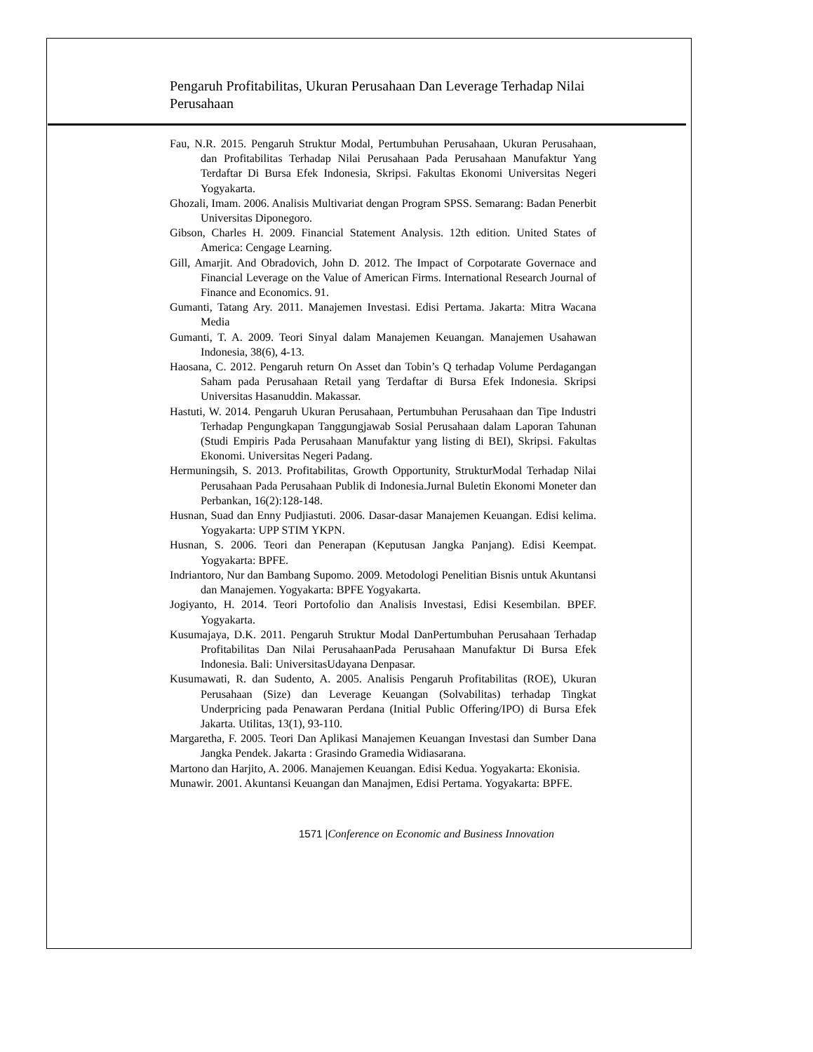Pengaruh Profitabilitas, Ukuran Perusahaan Dan Leverage Terhadap Nilai Perusahaan
Fau, N.R. 2015. Pengaruh Struktur Modal, Pertumbuhan Perusahaan, Ukuran Perusahaan, dan Profitabilitas Terhadap Nilai Perusahaan Pada Perusahaan Manufaktur Yang Terdaftar Di Bursa Efek Indonesia, Skripsi. Fakultas Ekonomi Universitas Negeri Yogyakarta.
Ghozali, Imam. 2006. Analisis Multivariat dengan Program SPSS. Semarang: Badan Penerbit Universitas Diponegoro.
Gibson, Charles H. 2009. Financial Statement Analysis. 12th edition. United States of America: Cengage Learning.
Gill, Amarjit. And Obradovich, John D. 2012. The Impact of Corpotarate Governace and Financial Leverage on the Value of American Firms. International Research Journal of Finance and Economics. 91.
Gumanti, Tatang Ary. 2011. Manajemen Investasi. Edisi Pertama. Jakarta: Mitra Wacana Media
Gumanti, T. A. 2009. Teori Sinyal dalam Manajemen Keuangan. Manajemen Usahawan Indonesia, 38(6), 4-13.
Haosana, C. 2012. Pengaruh return On Asset dan Tobin’s Q terhadap Volume Perdagangan Saham pada Perusahaan Retail yang Terdaftar di Bursa Efek Indonesia. Skripsi Universitas Hasanuddin. Makassar.
Hastuti, W. 2014. Pengaruh Ukuran Perusahaan, Pertumbuhan Perusahaan dan Tipe Industri Terhadap Pengungkapan Tanggungjawab Sosial Perusahaan dalam Laporan Tahunan (Studi Empiris Pada Perusahaan Manufaktur yang listing di BEI), Skripsi. Fakultas Ekonomi. Universitas Negeri Padang.
Hermuningsih, S. 2013. Profitabilitas, Growth Opportunity, StrukturModal Terhadap Nilai Perusahaan Pada Perusahaan Publik di Indonesia.Jurnal Buletin Ekonomi Moneter dan Perbankan, 16(2):128-148.
Husnan, Suad dan Enny Pudjiastuti. 2006. Dasar-dasar Manajemen Keuangan. Edisi kelima. Yogyakarta: UPP STIM YKPN.
Husnan, S. 2006. Teori dan Penerapan (Keputusan Jangka Panjang). Edisi Keempat. Yogyakarta: BPFE.
Indriantoro, Nur dan Bambang Supomo. 2009. Metodologi Penelitian Bisnis untuk Akuntansi dan Manajemen. Yogyakarta: BPFE Yogyakarta.
Jogiyanto, H. 2014. Teori Portofolio dan Analisis Investasi, Edisi Kesembilan. BPEF. Yogyakarta.
Kusumajaya, D.K. 2011. Pengaruh Struktur Modal DanPertumbuhan Perusahaan Terhadap Profitabilitas Dan Nilai PerusahaanPada Perusahaan Manufaktur Di Bursa Efek Indonesia. Bali: UniversitasUdayana Denpasar.
Kusumawati, R. dan Sudento, A. 2005. Analisis Pengaruh Profitabilitas (ROE), Ukuran Perusahaan (Size) dan Leverage Keuangan (Solvabilitas) terhadap Tingkat Underpricing pada Penawaran Perdana (Initial Public Offering/IPO) di Bursa Efek Jakarta. Utilitas, 13(1), 93-110.
Margaretha, F. 2005. Teori Dan Aplikasi Manajemen Keuangan Investasi dan Sumber Dana Jangka Pendek. Jakarta : Grasindo Gramedia Widiasarana.
Martono dan Harjito, A. 2006. Manajemen Keuangan. Edisi Kedua. Yogyakarta: Ekonisia.
Munawir. 2001. Akuntansi Keuangan dan Manajmen, Edisi Pertama. Yogyakarta: BPFE.
1571 |Conference on Economic and Business Innovation